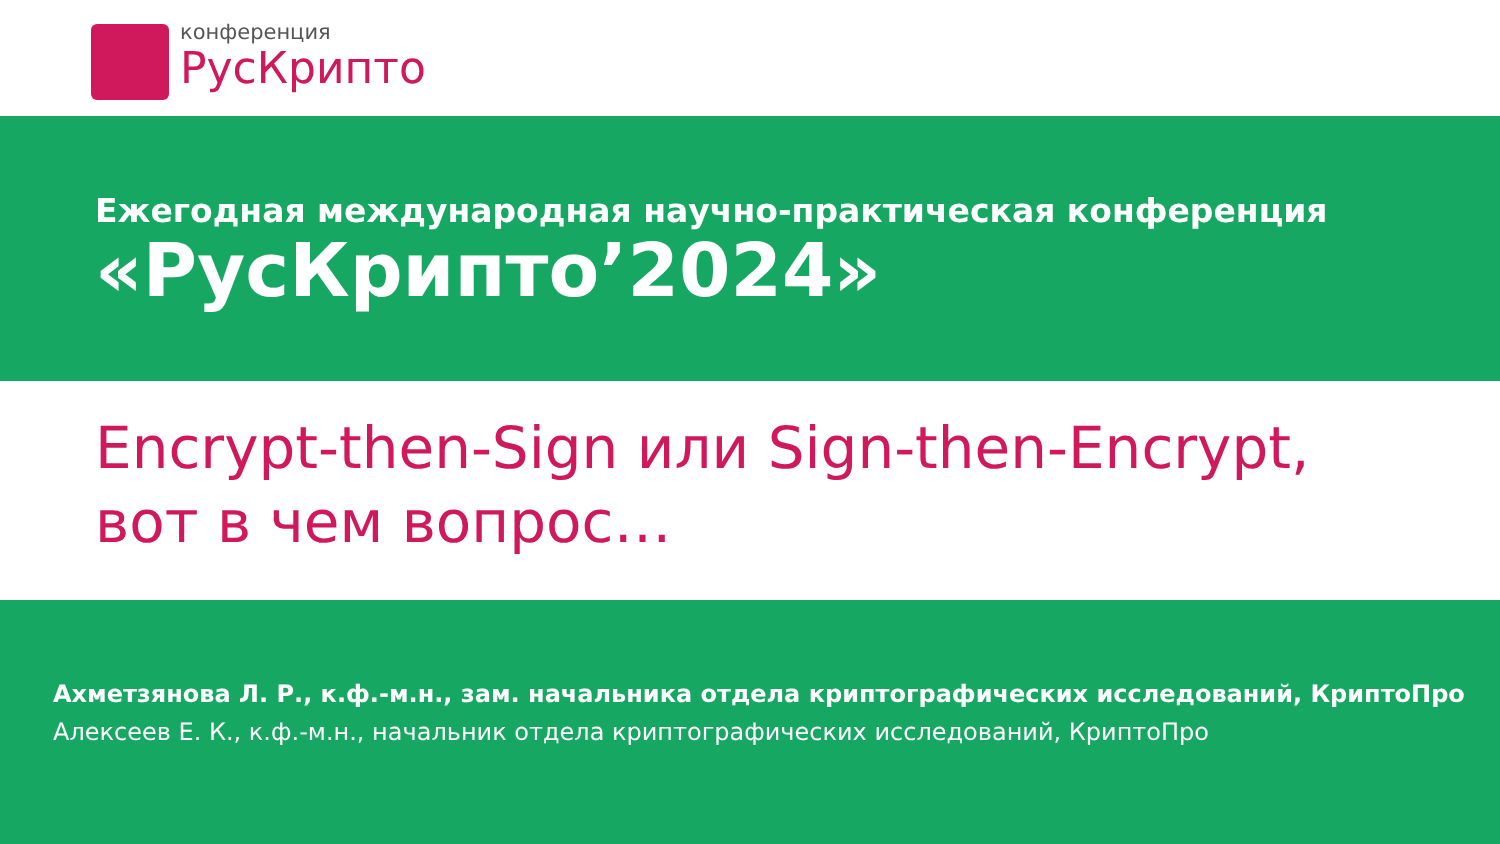конференция
РусКрипто
Ежегодная международная научно-практическая конференция
«РусКрипто’2024»
Encrypt-then-Sign или Sign-then-Encrypt,
вот в чем вопрос…
Ахметзянова Л. Р., к.ф.-м.н., зам. начальника отдела криптографических исследований, КриптоПро
Алексеев Е. К., к.ф.-м.н., начальник отдела криптографических исследований, КриптоПро